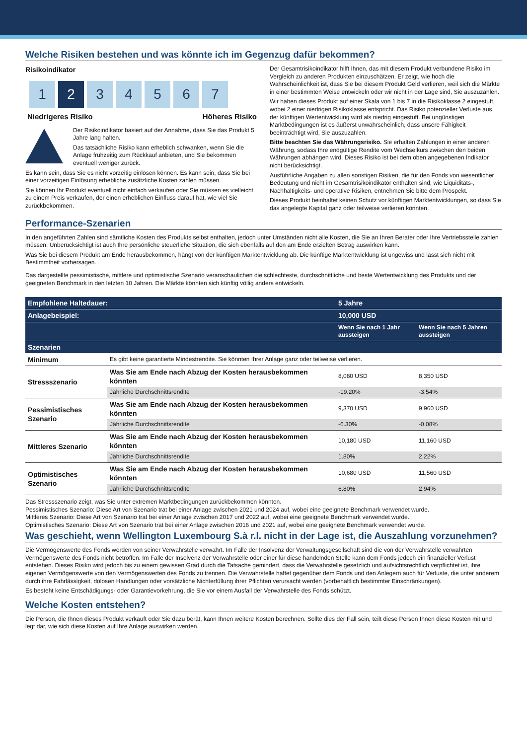Welche Risiken bestehen und was könnte ich im Gegenzug dafür bekommen?
Risikoindikator
1 2 3 4 5 6 7
Niedrigeres Risiko Höheres Risiko
Der Risikoindikator basiert auf der Annahme, dass Sie das Produkt 5 Jahre lang halten.
Das tatsächliche Risiko kann erheblich schwanken, wenn Sie die Anlage frühzeitig zum Rückkauf anbieten, und Sie bekommen eventuell weniger zurück.
Es kann sein, dass Sie es nicht vorzeitig einlösen können. Es kann sein, dass Sie bei einer vorzeitigen Einlösung erhebliche zusätzliche Kosten zahlen müssen.
Sie können Ihr Produkt eventuell nicht einfach verkaufen oder Sie müssen es vielleicht zu einem Preis verkaufen, der einen erheblichen Einfluss darauf hat, wie viel Sie zurückbekommen.
Der Gesamtrisikoindikator hilft Ihnen, das mit diesem Produkt verbundene Risiko im Vergleich zu anderen Produkten einzuschätzen. Er zeigt, wie hoch die Wahrscheinlichkeit ist, dass Sie bei diesem Produkt Geld verlieren, weil sich die Märkte in einer bestimmten Weise entwickeln oder wir nicht in der Lage sind, Sie auszuzahlen.
Wir haben dieses Produkt auf einer Skala von 1 bis 7 in die Risikoklasse 2 eingestuft, wobei 2 einer niedrigen Risikoklasse entspricht. Das Risiko potenzieller Verluste aus der künftigen Wertentwicklung wird als niedrig eingestuft. Bei ungünstigen Marktbedingungen ist es äußerst unwahrscheinlich, dass unsere Fähigkeit beeinträchtigt wird, Sie auszuzahlen.
Bitte beachten Sie das Währungsrisiko. Sie erhalten Zahlungen in einer anderen Währung, sodass Ihre endgültige Rendite vom Wechselkurs zwischen den beiden Währungen abhängen wird. Dieses Risiko ist bei dem oben angegebenen Indikator nicht berücksichtigt.
Ausführliche Angaben zu allen sonstigen Risiken, die für den Fonds von wesentlicher Bedeutung und nicht im Gesamtrisikoindikator enthalten sind, wie Liquiditäts-, Nachhaltigkeits- und operative Risiken, entnehmen Sie bitte dem Prospekt.
Dieses Produkt beinhaltet keinen Schutz vor künftigen Marktentwicklungen, so dass Sie das angelegte Kapital ganz oder teilweise verlieren könnten.
Performance-Szenarien
In den angeführten Zahlen sind sämtliche Kosten des Produkts selbst enthalten, jedoch unter Umständen nicht alle Kosten, die Sie an Ihren Berater oder Ihre Vertriebsstelle zahlen müssen. Unberücksichtigt ist auch Ihre persönliche steuerliche Situation, die sich ebenfalls auf den am Ende erzielten Betrag auswirken kann.
Was Sie bei diesem Produkt am Ende herausbekommen, hängt von der künftigen Marktentwicklung ab. Die künftige Marktentwicklung ist ungewiss und lässt sich nicht mit Bestimmtheit vorhersagen.
Das dargestellte pessimistische, mittlere und optimistische Szenario veranschaulichen die schlechteste, durchschnittliche und beste Wertentwicklung des Produkts und der geeigneten Benchmark in den letzten 10 Jahren. Die Märkte könnten sich künftig völlig anders entwickeln.
| Empfohlene Haltedauer: | | 5 Jahre | |
| --- | --- | --- | --- |
| Anlagebeispiel: | | 10,000 USD | |
| | | Wenn Sie nach 1 Jahr aussteigen | Wenn Sie nach 5 Jahren aussteigen |
| Szenarien | | | |
| Minimum | Es gibt keine garantierte Mindestrendite. Sie könnten Ihrer Anlage ganz oder teilweise verlieren. | | |
| Stressszenario | Was Sie am Ende nach Abzug der Kosten herausbekommen könnten | 8,080 USD | 8,350 USD |
| | Jährliche Durchschnittsrendite | -19.20% | -3.54% |
| Pessimistisches Szenario | Was Sie am Ende nach Abzug der Kosten herausbekommen könnten | 9,370 USD | 9,960 USD |
| | Jährliche Durchschnittsrendite | -6.30% | -0.08% |
| Mittleres Szenario | Was Sie am Ende nach Abzug der Kosten herausbekommen könnten | 10,180 USD | 11,160 USD |
| | Jährliche Durchschnittsrendite | 1.80% | 2.22% |
| Optimistisches Szenario | Was Sie am Ende nach Abzug der Kosten herausbekommen könnten | 10,680 USD | 11,560 USD |
| | Jährliche Durchschnittsrendite | 6.80% | 2.94% |
Das Stressszenario zeigt, was Sie unter extremen Marktbedingungen zurückbekommen könnten.
Pessimistisches Szenario: Diese Art von Szenario trat bei einer Anlage zwischen 2021 und 2024 auf, wobei eine geeignete Benchmark verwendet wurde.
Mittleres Szenario: Diese Art von Szenario trat bei einer Anlage zwischen 2017 und 2022 auf, wobei eine geeignete Benchmark verwendet wurde.
Optimistisches Szenario: Diese Art von Szenario trat bei einer Anlage zwischen 2016 und 2021 auf, wobei eine geeignete Benchmark verwendet wurde.
Was geschieht, wenn Wellington Luxembourg S.à r.l. nicht in der Lage ist, die Auszahlung vorzunehmen?
Die Vermögenswerte des Fonds werden von seiner Verwahrstelle verwahrt. Im Falle der Insolvenz der Verwaltungsgesellschaft sind die von der Verwahrstelle verwahrten Vermögenswerte des Fonds nicht betroffen. Im Falle der Insolvenz der Verwahrstelle oder einer für diese handelnden Stelle kann dem Fonds jedoch ein finanzieller Verlust entstehen. Dieses Risiko wird jedoch bis zu einem gewissen Grad durch die Tatsache gemindert, dass die Verwahrstelle gesetzlich und aufsichtsrechtlich verpflichtet ist, ihre eigenen Vermögenswerte von den Vermögenswerten des Fonds zu trennen. Die Verwahrstelle haftet gegenüber dem Fonds und den Anlegern auch für Verluste, die unter anderem durch ihre Fahrlässigkeit, dolosen Handlungen oder vorsätzliche Nichterfüllung ihrer Pflichten verursacht werden (vorbehaltlich bestimmter Einschränkungen).
Es besteht keine Entschädigungs- oder Garantievorkehrung, die Sie vor einem Ausfall der Verwahrstelle des Fonds schützt.
Welche Kosten entstehen?
Die Person, die Ihnen dieses Produkt verkauft oder Sie dazu berät, kann Ihnen weitere Kosten berechnen. Sollte dies der Fall sein, teilt diese Person Ihnen diese Kosten mit und legt dar, wie sich diese Kosten auf Ihre Anlage auswirken werden.